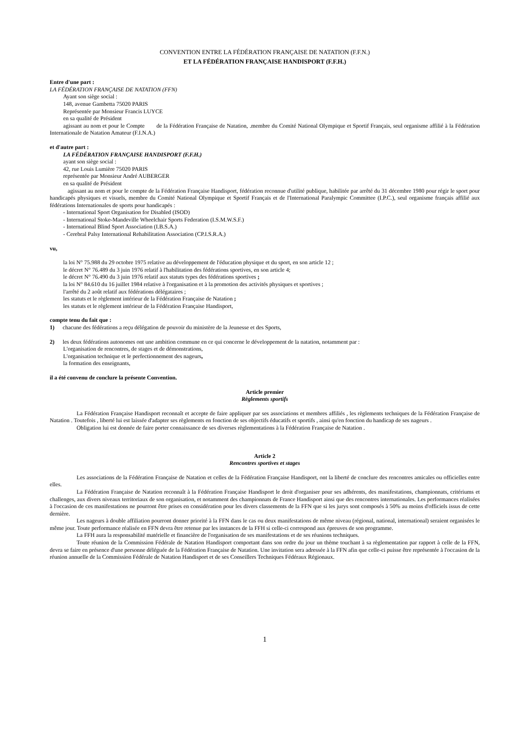CONVENTION ENTRE LA FÉDÉRATION FRANÇAISE DE NATATION (F.F.N.)
ET LA FÉDÉRATION FRANÇAISE HANDISPORT (F.F.H.)
Entre d'une part :
LA FÉDÉRATION FRANÇAISE DE NATATION (FFN)
Ayant son siège social :
148, avenue Gambetta 75020 PARIS
Représentée par Monsieur Francis LUYCE
en sa qualité de Président
agissant au nom et pour le Compte de la Fédération Française de Natation, .membre du Comité National Olympique et Sportif Français, seul organisme affilié à la Fédération Internationale de Natation Amateur (F.I.N.A.)
et d'autre part :
LA FÉDÉRATION FRANÇAISE HANDISPORT (F.F.H.)
ayant son siège social :
42, rue Louis Lumière 75020 PARIS
représentée par Monsieur André AUBERGER
en sa qualité de Président
agissant au nom et pour le compte de la Fédération Française Handisport, fédération reconnue d'utilité publique, habilitée par arrêté du 31 décembre 1980 pour régir le sport pour handicapés physiques et visuels, membre du Comité National Olympique et Sportif Français et de l'International Paralympic Committee (I.P.C.), seul organisme français affilié aux fédérations Internationales de sports pour handicapés :
- International Sport Organisation for Disabled (ISOD)
- International Stoke-Mandeville Wheelchair Sports Federation (I.S.M.W.S.F.)
- International Blind Sport Association (I.B.S.A.)
- Cerebral Palsy International Rehabilitation Association (CP.I.S.R.A.)
vu,
la loi N° 75.988 du 29 octobre 1975 relative au développement de l'éducation physique et du sport, en son article 12 ;
le décret N° 76.489 du 3 juin 1976 relatif à l'habilitation des fédérations sportives, en son article 4;
le décret N° 76.490 du 3 juin 1976 relatif aux statuts types des fédérations sportives ;
la loi N° 84.610 du 16 juillet 1984 relative à l'organisation et à la promotion des activités physiques et sportives ;
l'arrêté du 2 août relatif aux fédérations délégataires ;
les statuts et le règlement intérieur de la Fédération Française de Natation ;
les statuts et le règlement intérieur de la Fédération Française Handisport,
compte tenu du fait que :
1) chacune des fédérations a reçu délégation de pouvoir du ministère de la Jeunesse et des Sports,
2) les deux fédérations autonomes ont une ambition commune en ce qui concerne le développement de la natation, notamment par :
L'organisation de rencontres, de stages et de démonstrations,
L'organisation technique et le perfectionnement des nageurs,
la formation des enseignants,
il a été convenu de conclure la présente Convention.
Article premier
Règlements sportifs
La Fédération Française Handisport reconnaît et accepte de faire appliquer par ses associations et membres affiliés , les règlements techniques de la Fédération Française de Natation . Toutefois , liberté lui est laissée d'adapter ses règlements en fonction de ses objectifs éducatifs et sportifs , ainsi qu'en fonction du handicap de ses nageurs .
Obligation lui est donnée de faire porter connaissance de ses diverses règlementations à la Fédération Française de Natation .
Article 2
Rencontres sportives et stages
Les associations de la Fédération Française de Natation et celles de la Fédération Française Handisport, ont la liberté de conclure des rencontres amicales ou officielles entre elles.
La Fédération Française de Natation reconnaît à la Fédération Française Handisport le droit d'organiser pour ses adhérents, des manifestations, championnats, critériums et challenges, aux divers niveaux territoriaux de son organisation, et notamment des championnats de France Handisport ainsi que des rencontres internationales. Les performances réalisées à l'occasion de ces manifestations ne pourront être prises en considération pour les divers classements de la FFN que si les jurys sont composés à 50% au moins d'officiels issus de cette dernière.
Les nageurs à double affiliation pourront donner priorité à la FFN dans le cas ou deux manifestations de même niveau (régional, national, international) seraient organisées le même jour. Toute performance réalisée en FFN devra être retenue par les instances de la FFH si celle-ci correspond aux épreuves de son programme.
La FFH aura la responsabilité matérielle et financière de l'organisation de ses manifestations et de ses réunions techniques.
Toute réunion de la Commission Fédérale de Natation Handisport comportant dans son ordre du jour un thème touchant à sa règlementation par rapport à celle de la FFN, devra se faire en présence d'une personne déléguée de la Fédération Française de Natation. Une invitation sera adressée à la FFN afin que celle-ci puisse être représentée à l'occasion de la réunion annuelle de la Commission Fédérale de Natation Handisport et de ses Conseillers Techniques Fédéraux Régionaux.
1